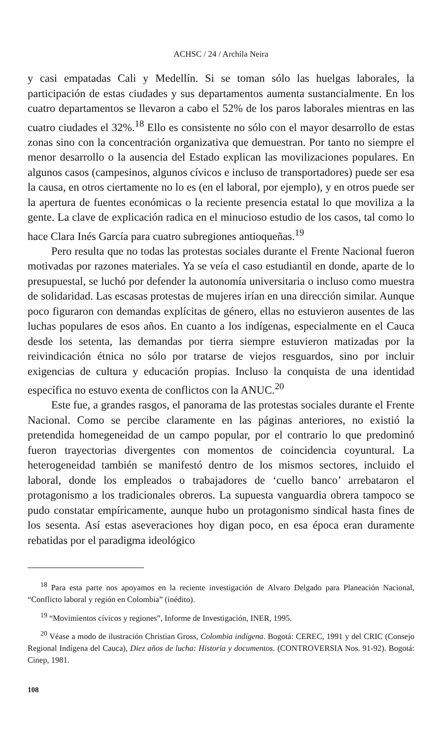ACHSC / 24 / Archila Neira
y casi empatadas Cali y Medellín. Si se toman sólo las huelgas laborales, la participación de estas ciudades y sus departamentos aumenta sustancialmente. En los cuatro departamentos se llevaron a cabo el 52% de los paros laborales mientras en las cuatro ciudades el 32%.<sup>18</sup> Ello es consistente no sólo con el mayor desarrollo de estas zonas sino con la concentración organizativa que demuestran. Por tanto no siempre el menor desarrollo o la ausencia del Estado explican las movilizaciones populares. En algunos casos (campesinos, algunos cívicos e incluso de transportadores) puede ser esa la causa, en otros ciertamente no lo es (en el laboral, por ejemplo), y en otros puede ser la apertura de fuentes económicas o la reciente presencia estatal lo que moviliza a la gente. La clave de explicación radica en el minucioso estudio de los casos, tal como lo hace Clara Inés García para cuatro subregiones antioqueñas.<sup>19</sup>
Pero resulta que no todas las protestas sociales durante el Frente Nacional fueron motivadas por razones materiales. Ya se veía el caso estudiantil en donde, aparte de lo presupuestal, se luchó por defender la autonomía universitaria o incluso como muestra de solidaridad. Las escasas protestas de mujeres irían en una dirección similar. Aunque poco figuraron con demandas explícitas de género, ellas no estuvieron ausentes de las luchas populares de esos años. En cuanto a los indígenas, especialmente en el Cauca desde los setenta, las demandas por tierra siempre estuvieron matizadas por la reivindicación étnica no sólo por tratarse de viejos resguardos, sino por incluir exigencias de cultura y educación propias. Incluso la conquista de una identidad específica no estuvo exenta de conflictos con la ANUC.<sup>20</sup>
Este fue, a grandes rasgos, el panorama de las protestas sociales durante el Frente Nacional. Como se percibe claramente en las páginas anteriores, no existió la pretendida homegeneidad de un campo popular, por el contrario lo que predominó fueron trayectorias divergentes con momentos de coincidencia coyuntural. La heterogeneidad también se manifestó dentro de los mismos sectores, incluido el laboral, donde los empleados o trabajadores de ‘cuello banco’ arrebataron el protagonismo a los tradicionales obreros. La supuesta vanguardia obrera tampoco se pudo constatar empíricamente, aunque hubo un protagonismo sindical hasta fines de los sesenta. Así estas aseveraciones hoy digan poco, en esa época eran duramente rebatidas por el paradigma ideológico
<sup>18</sup> Para esta parte nos apoyamos en la reciente investigación de Alvaro Delgado para Planeación Nacional, “Conflicto laboral y región en Colombia” (inédito).
<sup>19</sup> “Movimientos cívicos y regiones”, Informe de Investigación, INER, 1995.
<sup>20</sup> Véase a modo de ilustración Christian Gross, Colombia indígena. Bogotá: CEREC, 1991 y del CRIC (Consejo Regional Indígena del Cauca), Diez años de lucha: Historia y documentos. (CONTROVERSIA Nos. 91-92). Bogotá: Cinep, 1981.
108